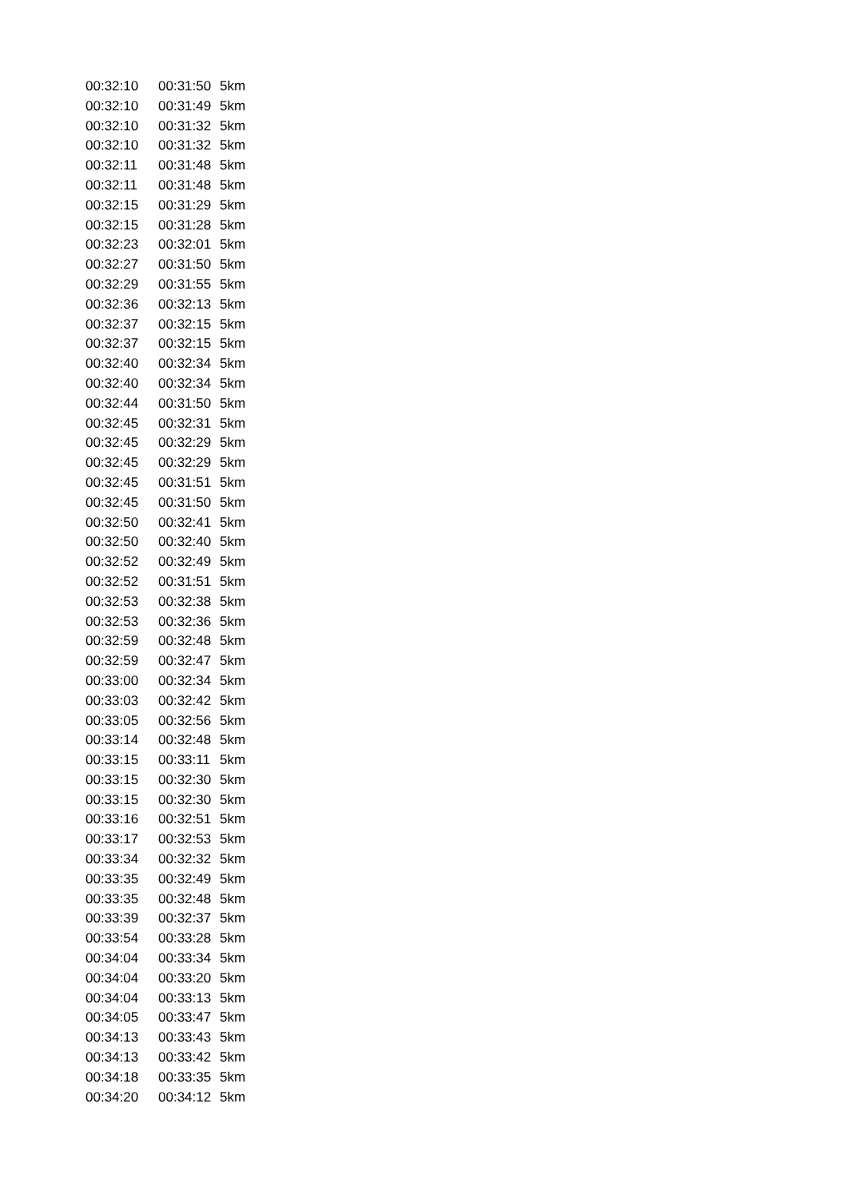| 00:32:10 | 00:31:50 | 5km |
| 00:32:10 | 00:31:49 | 5km |
| 00:32:10 | 00:31:32 | 5km |
| 00:32:10 | 00:31:32 | 5km |
| 00:32:11 | 00:31:48 | 5km |
| 00:32:11 | 00:31:48 | 5km |
| 00:32:15 | 00:31:29 | 5km |
| 00:32:15 | 00:31:28 | 5km |
| 00:32:23 | 00:32:01 | 5km |
| 00:32:27 | 00:31:50 | 5km |
| 00:32:29 | 00:31:55 | 5km |
| 00:32:36 | 00:32:13 | 5km |
| 00:32:37 | 00:32:15 | 5km |
| 00:32:37 | 00:32:15 | 5km |
| 00:32:40 | 00:32:34 | 5km |
| 00:32:40 | 00:32:34 | 5km |
| 00:32:44 | 00:31:50 | 5km |
| 00:32:45 | 00:32:31 | 5km |
| 00:32:45 | 00:32:29 | 5km |
| 00:32:45 | 00:32:29 | 5km |
| 00:32:45 | 00:31:51 | 5km |
| 00:32:45 | 00:31:50 | 5km |
| 00:32:50 | 00:32:41 | 5km |
| 00:32:50 | 00:32:40 | 5km |
| 00:32:52 | 00:32:49 | 5km |
| 00:32:52 | 00:31:51 | 5km |
| 00:32:53 | 00:32:38 | 5km |
| 00:32:53 | 00:32:36 | 5km |
| 00:32:59 | 00:32:48 | 5km |
| 00:32:59 | 00:32:47 | 5km |
| 00:33:00 | 00:32:34 | 5km |
| 00:33:03 | 00:32:42 | 5km |
| 00:33:05 | 00:32:56 | 5km |
| 00:33:14 | 00:32:48 | 5km |
| 00:33:15 | 00:33:11 | 5km |
| 00:33:15 | 00:32:30 | 5km |
| 00:33:15 | 00:32:30 | 5km |
| 00:33:16 | 00:32:51 | 5km |
| 00:33:17 | 00:32:53 | 5km |
| 00:33:34 | 00:32:32 | 5km |
| 00:33:35 | 00:32:49 | 5km |
| 00:33:35 | 00:32:48 | 5km |
| 00:33:39 | 00:32:37 | 5km |
| 00:33:54 | 00:33:28 | 5km |
| 00:34:04 | 00:33:34 | 5km |
| 00:34:04 | 00:33:20 | 5km |
| 00:34:04 | 00:33:13 | 5km |
| 00:34:05 | 00:33:47 | 5km |
| 00:34:13 | 00:33:43 | 5km |
| 00:34:13 | 00:33:42 | 5km |
| 00:34:18 | 00:33:35 | 5km |
| 00:34:20 | 00:34:12 | 5km |